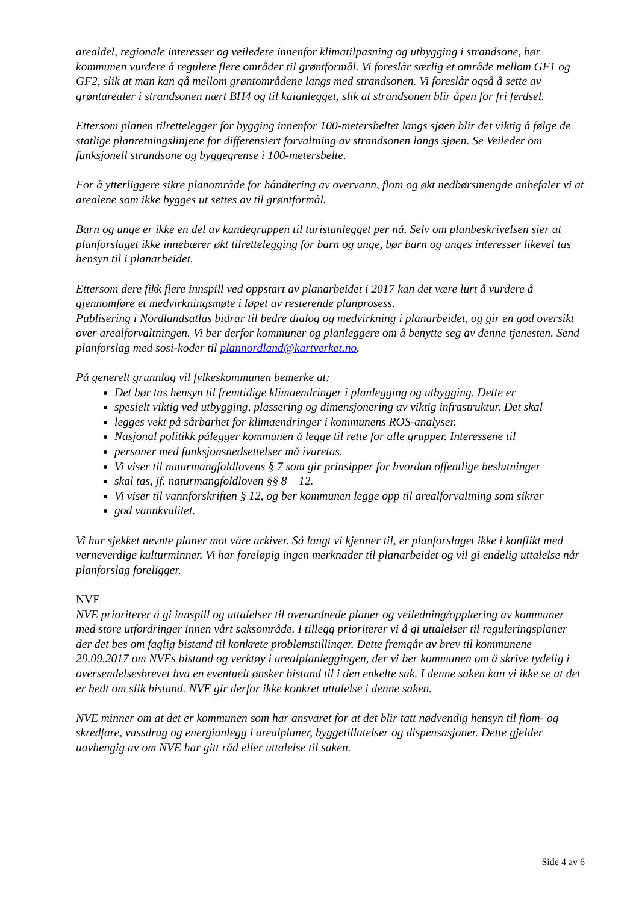arealdel, regionale interesser og veiledere innenfor klimatilpasning og utbygging i strandsone, bør kommunen vurdere å regulere flere områder til grøntformål. Vi foreslår særlig et område mellom GF1 og GF2, slik at man kan gå mellom grøntområdene langs med strandsonen. Vi foreslår også å sette av grøntarealer i strandsonen nært BH4 og til kaianlegget, slik at strandsonen blir åpen for fri ferdsel.
Ettersom planen tilrettelegger for bygging innenfor 100-metersbeltet langs sjøen blir det viktig å følge de statlige planretningslinjene for differensiert forvaltning av strandsonen langs sjøen. Se Veileder om funksjonell strandsone og byggegrense i 100-metersbelte.
For å ytterliggere sikre planområde for håndtering av overvann, flom og økt nedbørsmengde anbefaler vi at arealene som ikke bygges ut settes av til grøntformål.
Barn og unge er ikke en del av kundegruppen til turistanlegget per nå. Selv om planbeskrivelsen sier at planforslaget ikke innebærer økt tilrettelegging for barn og unge, bør barn og unges interesser likevel tas hensyn til i planarbeidet.
Ettersom dere fikk flere innspill ved oppstart av planarbeidet i 2017 kan det være lurt å vurdere å gjennomføre et medvirkningsmøte i løpet av resterende planprosess.
Publisering i Nordlandsatlas bidrar til bedre dialog og medvirkning i planarbeidet, og gir en god oversikt over arealforvaltningen. Vi ber derfor kommuner og planleggere om å benytte seg av denne tjenesten. Send planforslag med sosi-koder til plannordland@kartverket.no.
På generelt grunnlag vil fylkeskommunen bemerke at:
Det bør tas hensyn til fremtidige klimaendringer i planlegging og utbygging. Dette er
spesielt viktig ved utbygging, plassering og dimensjonering av viktig infrastruktur. Det skal
legges vekt på sårbarhet for klimaendringer i kommunens ROS-analyser.
Nasjonal politikk pålegger kommunen å legge til rette for alle grupper. Interessene til
personer med funksjonsnedsettelser må ivaretas.
Vi viser til naturmangfoldlovens § 7 som gir prinsipper for hvordan offentlige beslutninger
skal tas, jf. naturmangfoldloven §§ 8 – 12.
Vi viser til vannforskriften § 12, og ber kommunen legge opp til arealforvaltning som sikrer
god vannkvalitet.
Vi har sjekket nevnte planer mot våre arkiver. Så langt vi kjenner til, er planforslaget ikke i konflikt med verneverdige kulturminner. Vi har foreløpig ingen merknader til planarbeidet og vil gi endelig uttalelse når planforslag foreligger.
NVE
NVE prioriterer å gi innspill og uttalelser til overordnede planer og veiledning/opplæring av kommuner med store utfordringer innen vårt saksområde. I tillegg prioriterer vi å gi uttalelser til reguleringsplaner der det bes om faglig bistand til konkrete problemstillinger. Dette fremgår av brev til kommunene 29.09.2017 om NVEs bistand og verktøy i arealplanleggingen, der vi ber kommunen om å skrive tydelig i oversendelsesbrevet hva en eventuelt ønsker bistand til i den enkelte sak. I denne saken kan vi ikke se at det er bedt om slik bistand. NVE gir derfor ikke konkret uttalelse i denne saken.
NVE minner om at det er kommunen som har ansvaret for at det blir tatt nødvendig hensyn til flom- og skredfare, vassdrag og energianlegg i arealplaner, byggetillatelser og dispensasjoner. Dette gjelder uavhengig av om NVE har gitt råd eller uttalelse til saken.
Side 4 av 6